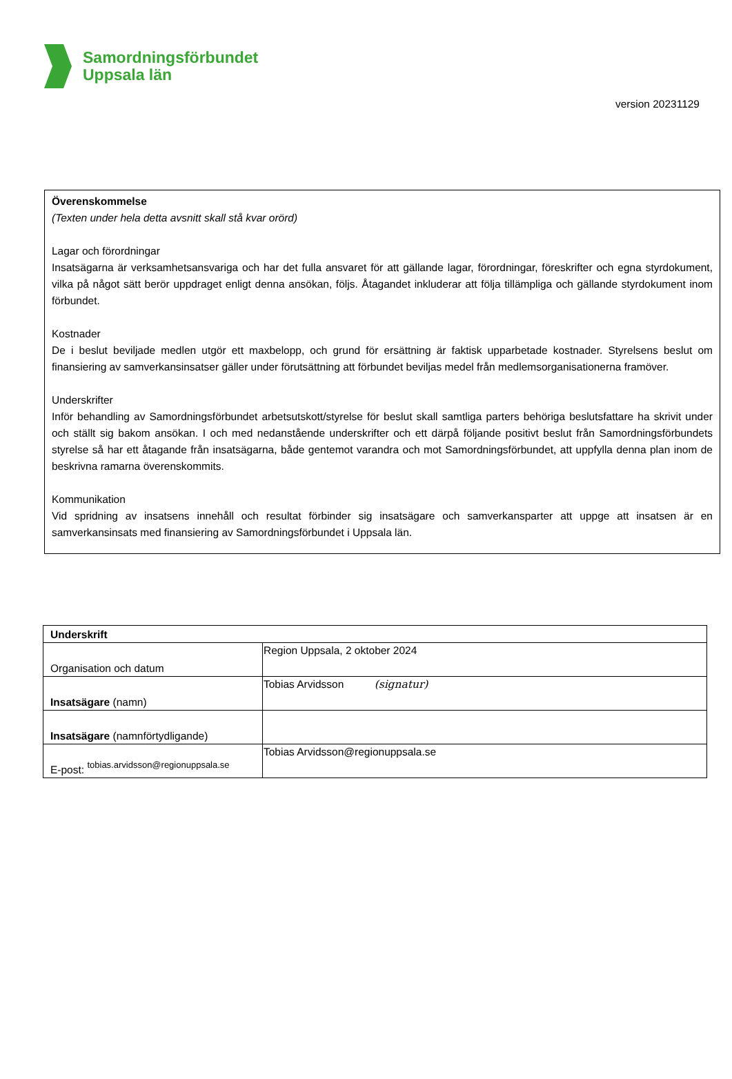Samordningsförbundet
Uppsala län
version 20231129
Överenskommelse
(Texten under hela detta avsnitt skall stå kvar orörd)
Lagar och förordningar
Insatsägarna är verksamhetsansvariga och har det fulla ansvaret för att gällande lagar, förordningar, föreskrifter och egna styrdokument, vilka på något sätt berör uppdraget enligt denna ansökan, följs. Åtagandet inkluderar att följa tillämpliga och gällande styrdokument inom förbundet.
Kostnader
De i beslut beviljade medlen utgör ett maxbelopp, och grund för ersättning är faktisk upparbetade kostnader. Styrelsens beslut om finansiering av samverkansinsatser gäller under förutsättning att förbundet beviljas medel från medlemsorganisationerna framöver.
Underskrifter
Inför behandling av Samordningsförbundet arbetsutskott/styrelse för beslut skall samtliga parters behöriga beslutsfattare ha skrivit under och ställt sig bakom ansökan. I och med nedanstående underskrifter och ett därpå följande positivt beslut från Samordningsförbundets styrelse så har ett åtagande från insatsägarna, både gentemot varandra och mot Samordningsförbundet, att uppfylla denna plan inom de beskrivna ramarna överenskommits.
Kommunikation
Vid spridning av insatsens innehåll och resultat förbinder sig insatsägare och samverkansparter att uppge att insatsen är en samverkansinsats med finansiering av Samordningsförbundet i Uppsala län.
| Underskrift | |
| Organisation och datum | Region Uppsala, 2 oktober 2024 |
| Insatsägare (namn) | Tobias Arvidsson (signatur) |
| Insatsägare (namnförtydligande) | |
| E-post: tobias.arvidsson@regionuppsala.se | Tobias Arvidsson@regionuppsala.se |